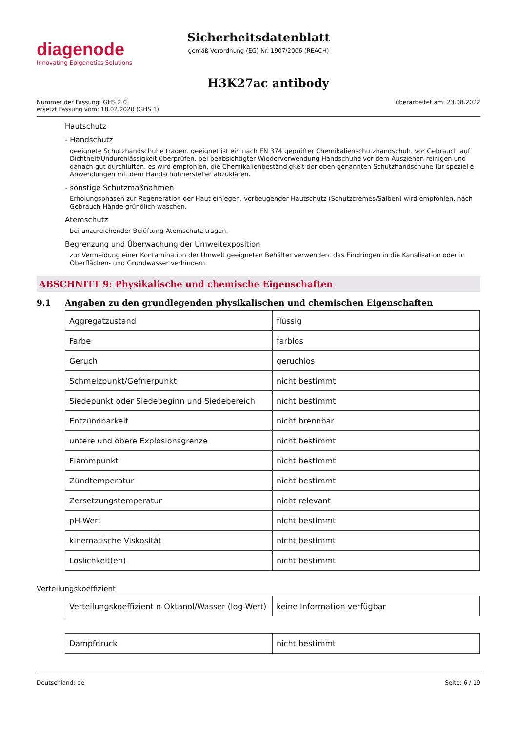diagenode
Innovating Epigenetics Solutions
Sicherheitsdatenblatt
gemäß Verordnung (EG) Nr. 1907/2006 (REACH)
H3K27ac antibody
Nummer der Fassung: GHS 2.0
ersetzt Fassung vom: 18.02.2020 (GHS 1)
überarbeitet am: 23.08.2022
Hautschutz
- Handschutz
geeignete Schutzhandschuhe tragen. geeignet ist ein nach EN 374 geprüfter Chemikalienschutzhandschuh. vor Gebrauch auf Dichtheit/Undurchlässigkeit überprüfen. bei beabsichtigter Wiederverwendung Handschuhe vor dem Ausziehen reinigen und danach gut durchlüften. es wird empfohlen, die Chemikalienbeständigkeit der oben genannten Schutzhandschuhe für spezielle Anwendungen mit dem Handschuhhersteller abzuklären.
- sonstige Schutzmaßnahmen
Erholungsphasen zur Regeneration der Haut einlegen. vorbeugender Hautschutz (Schutzcremes/Salben) wird empfohlen. nach Gebrauch Hände gründlich waschen.
Atemschutz
bei unzureichender Belüftung Atemschutz tragen.
Begrenzung und Überwachung der Umweltexposition
zur Vermeidung einer Kontamination der Umwelt geeigneten Behälter verwenden. das Eindringen in die Kanalisation oder in Oberflächen- und Grundwasser verhindern.
ABSCHNITT 9: Physikalische und chemische Eigenschaften
9.1 Angaben zu den grundlegenden physikalischen und chemischen Eigenschaften
| Aggregatzustand | flüssig |
| Farbe | farblos |
| Geruch | geruchlos |
| Schmelzpunkt/Gefrierpunkt | nicht bestimmt |
| Siedepunkt oder Siedebeginn und Siedebereich | nicht bestimmt |
| Entzündbarkeit | nicht brennbar |
| untere und obere Explosionsgrenze | nicht bestimmt |
| Flammpunkt | nicht bestimmt |
| Zündtemperatur | nicht bestimmt |
| Zersetzungstemperatur | nicht relevant |
| pH-Wert | nicht bestimmt |
| kinematische Viskosität | nicht bestimmt |
| Löslichkeit(en) | nicht bestimmt |
Verteilungskoeffizient
| Verteilungskoeffizient n-Oktanol/Wasser (log-Wert) | keine Information verfügbar |
| Dampfdruck | nicht bestimmt |
Deutschland: de Seite: 6 / 19